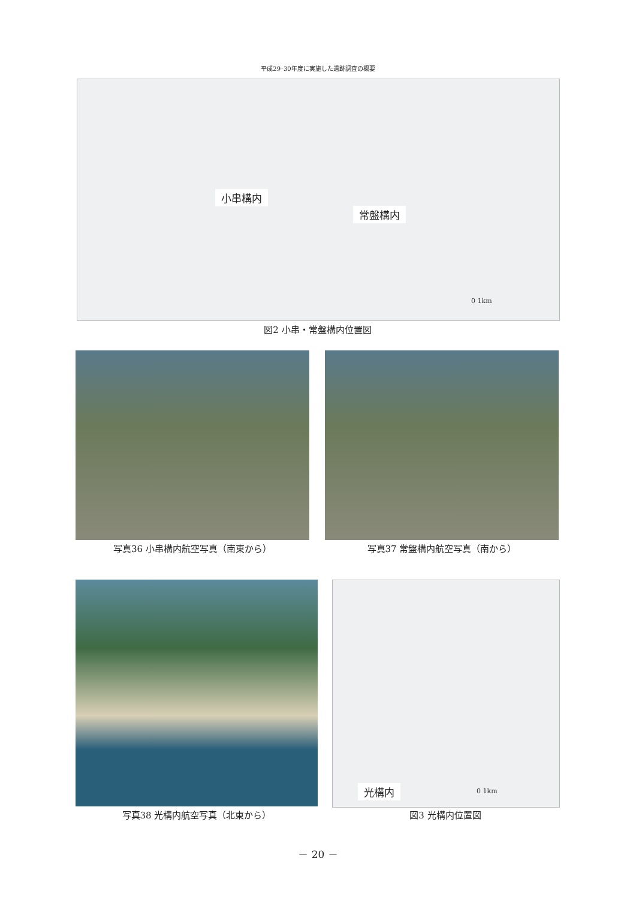平成29･30年度に実施した遺跡調査の概要
小串構内
常盤構内
0 1km
図2 小串・常盤構内位置図
写真36 小串構内航空写真（南東から） 写真37 常盤構内航空写真（南から）
光構内 0 1km
写真38 光構内航空写真（北東から） 図3 光構内位置図
－ 20 －